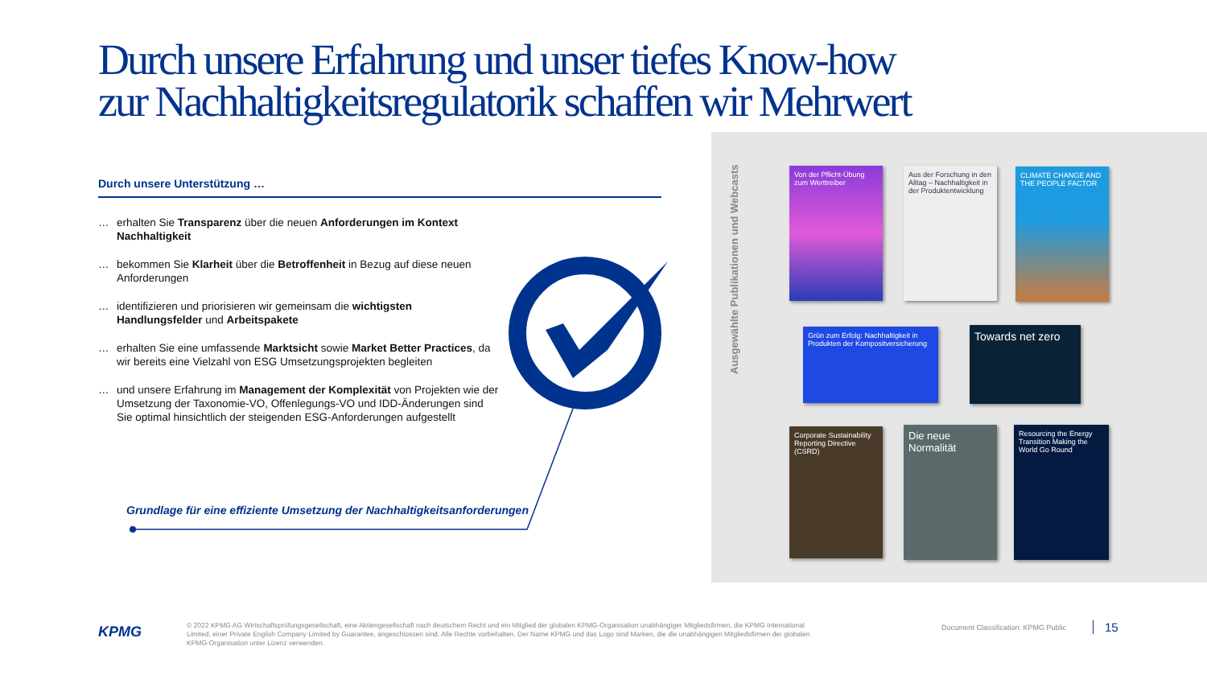Durch unsere Erfahrung und unser tiefes Know-how zur Nachhaltigkeitsregulatorik schaffen wir Mehrwert
Durch unsere Unterstützung …
… erhalten Sie Transparenz über die neuen Anforderungen im Kontext Nachhaltigkeit
… bekommen Sie Klarheit über die Betroffenheit in Bezug auf diese neuen Anforderungen
… identifizieren und priorisieren wir gemeinsam die wichtigsten Handlungsfelder und Arbeitspakete
… erhalten Sie eine umfassende Marktsicht sowie Market Better Practices, da wir bereits eine Vielzahl von ESG Umsetzungsprojekten begleiten
… und unsere Erfahrung im Management der Komplexität von Projekten wie der Umsetzung der Taxonomie-VO, Offenlegungs-VO und IDD-Änderungen sind Sie optimal hinsichtlich der steigenden ESG-Anforderungen aufgestellt
Grundlage für eine effiziente Umsetzung der Nachhaltigkeitsanforderungen
Ausgewählte Publikationen und Webcasts
Von der Pflicht-Übung zum Werttreiber
Aus der Forschung in den Alltag – Nachhaltigkeit in der Produktentwicklung
CLIMATE CHANGE AND THE PEOPLE FACTOR
Grün zum Erfolg: Nachhaltigkeit in Produkten der Kompositversicherung
Towards net zero
Corporate Sustainability Reporting Directive (CSRD)
Die neue Normalität
Resourcing the Energy Transition Making the World Go Round
KPMG
© 2022 KPMG AG Wirtschaftsprüfungsgesellschaft, eine Aktiengesellschaft nach deutschem Recht und ein Mitglied der globalen KPMG-Organisation unabhängiger Mitgliedsfirmen, die KPMG International Limited, einer Private English Company Limited by Guarantee, angeschlossen sind. Alle Rechte vorbehalten. Der Name KPMG und das Logo sind Marken, die die unabhängigen Mitgliedsfirmen der globalen KPMG-Organisation unter Lizenz verwenden.
Document Classification: KPMG Public
15